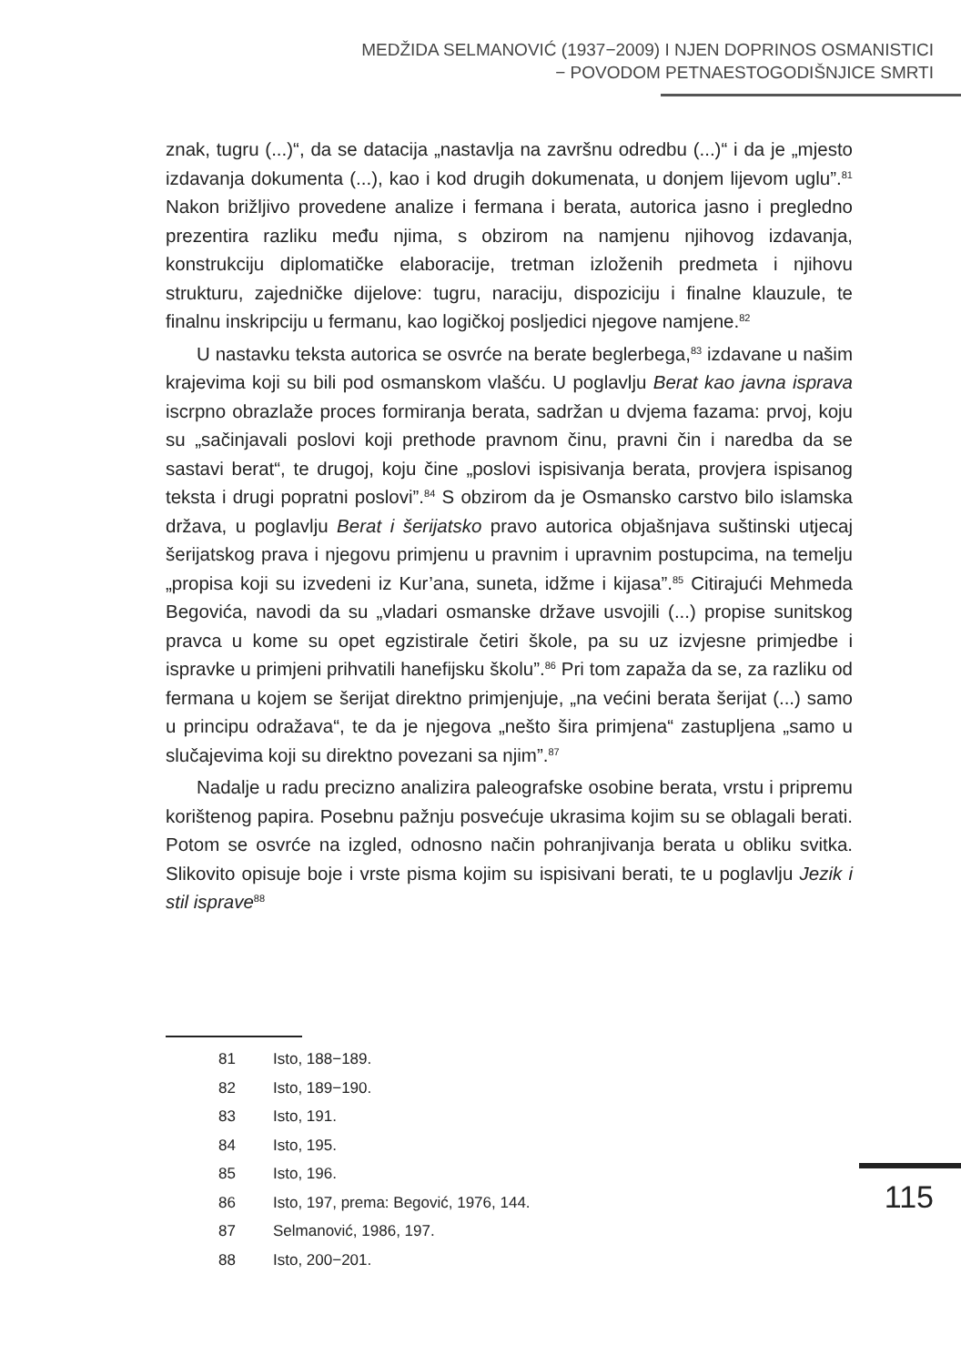MEDŽIDA SELMANOVIĆ (1937−2009) I NJEN DOPRINOS OSMANISTICI
− POVODOM PETNAESTOGODIŠNJICE SMRTI
znak, tugru (...)“, da se datacija „nastavlja na završnu odredbu (...)“ i da je „mjesto izdavanja dokumenta (...), kao i kod drugih dokumenata, u donjem lijevom uglu”.<sup>81</sup> Nakon brižljivo provedene analize i fermana i berata, autorica jasno i pregledno prezentira razliku među njima, s obzirom na namjenu njihovog izdavanja, konstrukciju diplomatičke elaboracije, tretman izloženih predmeta i njihovu strukturu, zajedničke dijelove: tugru, naraciju, dispoziciju i finalne klauzule, te finalnu inskripciju u fermanu, kao logičkoj posljedici njegove namjene.<sup>82</sup>
U nastavku teksta autorica se osvrće na berate beglerbega,<sup>83</sup> izdavane u našim krajevima koji su bili pod osmanskom vlašću. U poglavlju Berat kao javna isprava iscrpno obrazlaže proces formiranja berata, sadržan u dvjema fazama: prvoj, koju su „sačinjavali poslovi koji prethode pravnom činu, pravni čin i naredba da se sastavi berat“, te drugoj, koju čine „poslovi ispisivanja berata, provjera ispisanog teksta i drugi popratni poslovi”.<sup>84</sup> S obzirom da je Osmansko carstvo bilo islamska država, u poglavlju Berat i šerijatsko pravo autorica objašnjava suštinski utjecaj šerijatskog prava i njegovu primjenu u pravnim i upravnim postupcima, na temelju „propisa koji su izvedeni iz Kur’ana, suneta, idžme i kijasa”.<sup>85</sup> Citirajući Mehmeda Begovića, navodi da su „vladari osmanske države usvojili (...) propise sunitskog pravca u kome su opet egzistirale četiri škole, pa su uz izvjesne primjedbe i ispravke u primjeni prihvatili hanefijsku školu”.<sup>86</sup> Pri tom zapaža da se, za razliku od fermana u kojem se šerijat direktno primjenjuje, „na većini berata šerijat (...) samo u principu odražava“, te da je njegova „nešto šira primjena“ zastupljena „samo u slučajevima koji su direktno povezani sa njim”.<sup>87</sup>
Nadalje u radu precizno analizira paleografske osobine berata, vrstu i pripremu korištenog papira. Posebnu pažnju posvećuje ukrasima kojim su se oblagali berati. Potom se osvrće na izgled, odnosno način pohranjivanja berata u obliku svitka. Slikovito opisuje boje i vrste pisma kojim su ispisivani berati, te u poglavlju Jezik i stil isprave<sup>88</sup>
81 Isto, 188−189.
82 Isto, 189−190.
83 Isto, 191.
84 Isto, 195.
85 Isto, 196.
86 Isto, 197, prema: Begović, 1976, 144.
87 Selmanović, 1986, 197.
88 Isto, 200−201.
115